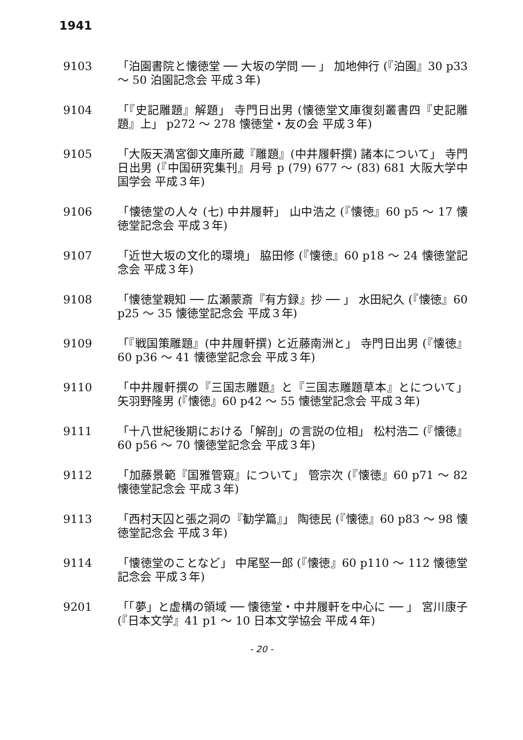1941
9103 「泊園書院と懐徳堂 ── 大坂の学問 ── 」 加地伸行 (『泊園』30 p33 ～ 50 泊園記念会 平成３年)
9104 「『史記雕題』解題」 寺門日出男 (懐徳堂文庫復刻叢書四『史記雕題』上」 p272 ～ 278 懐徳堂・友の会 平成３年)
9105 「大阪天満宮御文庫所蔵『雕題』(中井履軒撰) 諸本について」 寺門日出男 (『中国研究集刊』月号 p (79) 677 ～ (83) 681 大阪大学中国学会 平成３年)
9106 「懐徳堂の人々 (七) 中井履軒」 山中浩之 (『懐徳』60 p5 ～ 17 懐徳堂記念会 平成３年)
9107 「近世大坂の文化的環境」 脇田修 (『懐徳』60 p18 ～ 24 懐徳堂記念会 平成３年)
9108 「懐徳堂親知 ── 広瀬蒙斎『有方録』抄 ── 」 水田紀久 (『懐徳』60 p25 ～ 35 懐徳堂記念会 平成３年)
9109 「『戦国策雕題』(中井履軒撰) と近藤南洲と」 寺門日出男 (『懐徳』60 p36 ～ 41 懐徳堂記念会 平成３年)
9110 「中井履軒撰の『三国志雕題』と『三国志雕題草本』とについて」 矢羽野隆男 (『懐徳』60 p42 ～ 55 懐徳堂記念会 平成３年)
9111 「十八世紀後期における「解剖」の言説の位相」 松村浩二 (『懐徳』60 p56 ～ 70 懐徳堂記念会 平成３年)
9112 「加藤景範『国雅管窺』について」 管宗次 (『懐徳』60 p71 ～ 82 懐徳堂記念会 平成３年)
9113 「西村天囚と張之洞の『勧学篇』」 陶徳民 (『懐徳』60 p83 ～ 98 懐徳堂記念会 平成３年)
9114 「懐徳堂のことなど」 中尾堅一郎 (『懐徳』60 p110 ～ 112 懐徳堂記念会 平成３年)
9201 「「夢」と虚構の領域 ── 懐徳堂・中井履軒を中心に ── 」 宮川康子 (『日本文学』41 p1 ～ 10 日本文学協会 平成４年)
- 20 -